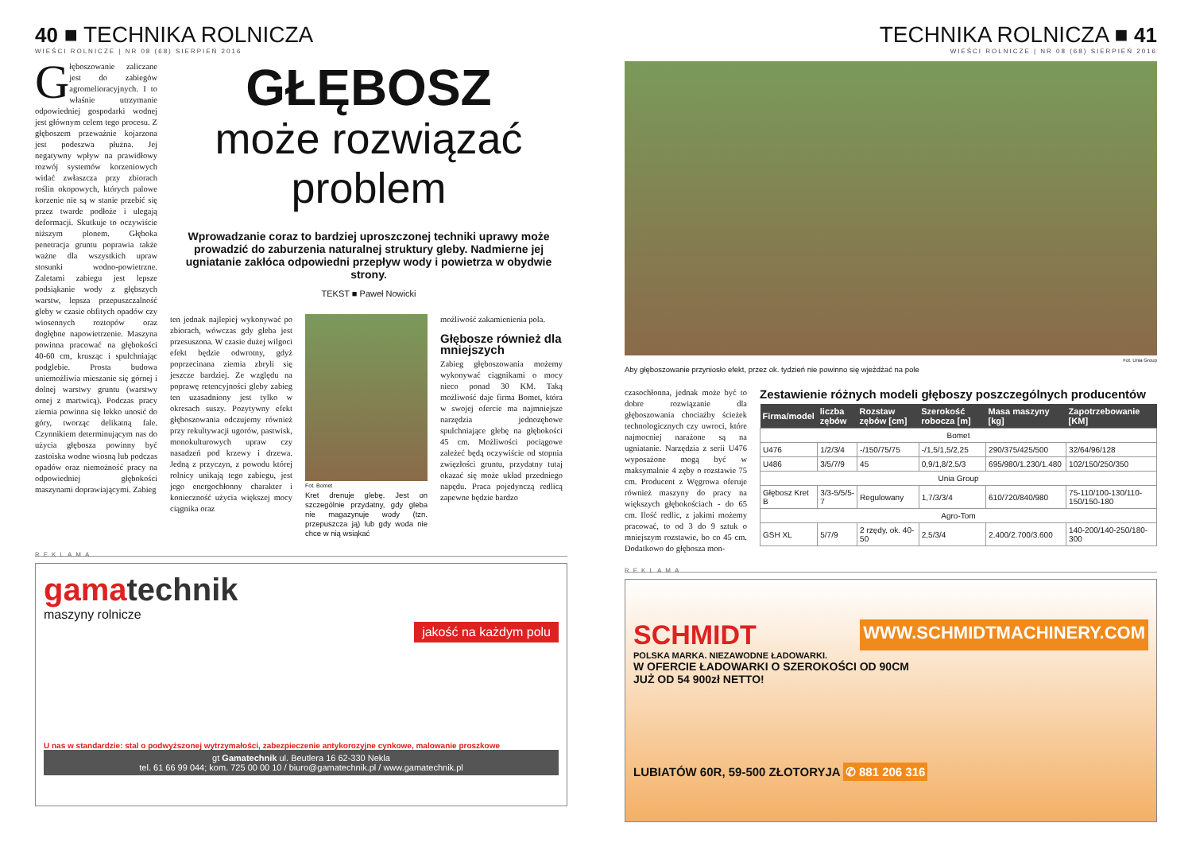40 ■ TECHNIKA ROLNICZA
WIEŚCI ROLNICZE | NR 08 (68) SIERPIEŃ 2016
Głęboszowanie zaliczane jest do zabiegów agromelioracyjnych. I to właśnie utrzymanie odpowiedniej gospodarki wodnej jest głównym celem tego procesu. Z głęboszem przeważnie kojarzona jest podeszwa płużna. Jej negatywny wpływ na prawidłowy rozwój systemów korzeniowych widać zwłaszcza przy zbiorach roślin okopowych, których palowe korzenie nie są w stanie przebić się przez twarde podłoże i ulegają deformacji. Skutkuje to oczywiście niższym plonem. Głęboka penetracja gruntu poprawia także ważne dla wszystkich upraw stosunki wodno-powietrzne. Zaletami zabiegu jest lepsze podsiąkanie wody z głębszych warstw, lepsza przepuszczalność gleby w czasie obfitych opadów czy wiosennych roztopów oraz dogłębne napowietrzenie. Maszyna powinna pracować na głębokości 40-60 cm, krusząc i spulchniając podglebie. Prosta budowa uniemożliwia mieszanie się górnej i dolnej warstwy gruntu (warstwy ornej z martwicą). Podczas pracy ziemia powinna się lekko unosić do góry, tworząc delikatną fale. Czynnikiem determinującym nas do użycia głębosza powinny być zastoiska wodne wiosną lub podczas opadów oraz niemożność pracy na odpowiedniej głębokości maszynami doprawiającymi. Zabieg
GŁĘBOSZ
może rozwiązać
problem
Wprowadzanie coraz to bardziej uproszczonej techniki uprawy może prowadzić do zaburzenia naturalnej struktury gleby. Nadmierne jej ugniatanie zakłóca odpowiedni przepływ wody i powietrza w obydwie strony.
TEKST ■ Paweł Nowicki
ten jednak najlepiej wykonywać po zbiorach, wówczas gdy gleba jest przesuszona. W czasie dużej wilgoci efekt będzie odwrotny, gdyż poprzecinana ziemia zbryli się jeszcze bardziej. Ze względu na poprawę retencyjności gleby zabieg ten uzasadniony jest tylko w okresach suszy. Pozytywny efekt głęboszowania odczujemy również przy rekultywacji ugorów, pastwisk, monokulturowych upraw czy nasadzeń pod krzewy i drzewa. Jedną z przyczyn, z powodu której rolnicy unikają tego zabiegu, jest jego energochłonny charakter i konieczność użycia większej mocy ciągnika oraz
Fot. Bomet
Kret drenuje glebę. Jest on szczególnie przydatny, gdy gleba nie magazynuje wody (tzn. przepuszcza ją) lub gdy woda nie chce w nią wsiąkać
możliwość zakamienienia pola.
Głębosze również dla mniejszych
Zabieg głęboszowania możemy wykonywać ciągnikami o mocy nieco ponad 30 KM. Taką możliwość daje firma Bomet, która w swojej ofercie ma najmniejsze narzędzia jednozębowe spulchniające glebę na głębokości 45 cm. Możliwości pociągowe zależeć będą oczywiście od stopnia zwięzłości gruntu, przydatny tutaj okazać się może układ przedniego napędu. Praca pojedynczą redlicą zapewne będzie bardzo
REKLAMA
gamatechnik
maszyny rolnicze
jakość na każdym polu
U nas w standardzie: stal o podwyższonej wytrzymałości, zabezpieczenie antykorozyjne cynkowe, malowanie proszkowe
gt Gamatechnik ul. Beutlera 16 62-330 Nekla
tel. 61 66 99 044; kom. 725 00 00 10 / biuro@gamatechnik.pl / www.gamatechnik.pl
TECHNIKA ROLNICZA ■ 41
WIEŚCI ROLNICZE | NR 08 (68) SIERPIEŃ 2016
Fot. Unia Group
Aby głęboszowanie przyniosło efekt, przez ok. tydzień nie powinno się wjeżdżać na pole
czasochłonna, jednak może być to dobre rozwiązanie dla głęboszowania chociażby ścieżek technologicznych czy uwroci, które najmocniej narażone są na ugniatanie. Narzędzia z serii U476 wyposażone mogą być w maksymalnie 4 zęby o rozstawie 75 cm. Producent z Węgrowa oferuje również maszyny do pracy na większych głębokościach - do 65 cm. Ilość redlic, z jakimi możemy pracować, to od 3 do 9 sztuk o mniejszym rozstawie, bo co 45 cm. Dodatkowo do głębosza mon-
Zestawienie różnych modeli głęboszy poszczególnych producentów
| Firma/model | liczba zębów | Rozstaw zębów [cm] | Szerokość robocza [m] | Masa maszyny [kg] | Zapotrzebowanie [KM] |
| --- | --- | --- | --- | --- | --- |
| Bomet | | | | | |
| U476 | 1/2/3/4 | -/150/75/75 | -/1,5/1,5/2,25 | 290/375/425/500 | 32/64/96/128 |
| U486 | 3/5/7/9 | 45 | 0,9/1,8/2,5/3 | 695/980/1.230/1.480 | 102/150/250/350 |
| Unia Group | | | | | |
| Głębosz Kret B | 3/3-5/5/5-7 | Regulowany | 1,7/3/3/4 | 610/720/840/980 | 75-110/100-130/110-150/150-180 |
| Agro-Tom | | | | | |
| GSH XL | 5/7/9 | 2 rzędy, ok. 40-50 | 2,5/3/4 | 2.400/2.700/3.600 | 140-200/140-250/180-300 |
REKLAMA
SCHMIDT WWW.SCHMIDTMACHINERY.COM
POLSKA MARKA. NIEZAWODNE ŁADOWARKI.
W OFERCIE ŁADOWARKI O SZEROKOŚCI OD 90CM
JUŻ OD 54 900zł NETTO!
LUBIATÓW 60R, 59-500 ZŁOTORYJA ✆ 881 206 316